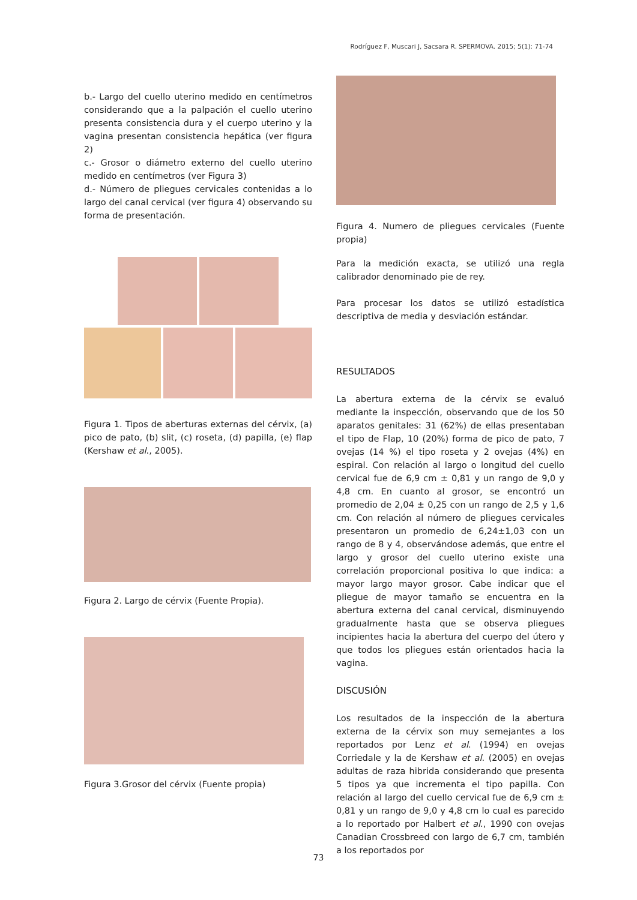Rodríguez F, Muscari J, Sacsara R. SPERMOVA. 2015; 5(1): 71-74
b.- Largo del cuello uterino medido en centímetros considerando que a la palpación el cuello uterino presenta consistencia dura y el cuerpo uterino y la vagina presentan consistencia hepática (ver figura 2)
c.- Grosor o diámetro externo del cuello uterino medido en centímetros (ver Figura 3)
d.- Número de pliegues cervicales contenidas a lo largo del canal cervical (ver figura 4) observando su forma de presentación.
Figura 1. Tipos de aberturas externas del cérvix, (a) pico de pato, (b) slit, (c) roseta, (d) papilla, (e) flap (Kershaw et al., 2005).
Figura 2. Largo de cérvix (Fuente Propia).
Figura 3.Grosor del cérvix (Fuente propia)
Figura 4. Numero de pliegues cervicales (Fuente propia)
Para la medición exacta, se utilizó una regla calibrador denominado pie de rey.
Para procesar los datos se utilizó estadística descriptiva de media y desviación estándar.
RESULTADOS
La abertura externa de la cérvix se evaluó mediante la inspección, observando que de los 50 aparatos genitales: 31 (62%) de ellas presentaban el tipo de Flap, 10 (20%) forma de pico de pato, 7 ovejas (14 %) el tipo roseta y 2 ovejas (4%) en espiral. Con relación al largo o longitud del cuello cervical fue de 6,9 cm ± 0,81 y un rango de 9,0 y 4,8 cm. En cuanto al grosor, se encontró un promedio de 2,04 ± 0,25 con un rango de 2,5 y 1,6 cm. Con relación al número de pliegues cervicales presentaron un promedio de 6,24±1,03 con un rango de 8 y 4, observándose además, que entre el largo y grosor del cuello uterino existe una correlación proporcional positiva lo que indica: a mayor largo mayor grosor. Cabe indicar que el pliegue de mayor tamaño se encuentra en la abertura externa del canal cervical, disminuyendo gradualmente hasta que se observa pliegues incipientes hacia la abertura del cuerpo del útero y que todos los pliegues están orientados hacia la vagina.
DISCUSIÓN
Los resultados de la inspección de la abertura externa de la cérvix son muy semejantes a los reportados por Lenz et al. (1994) en ovejas Corriedale y la de Kershaw et al. (2005) en ovejas adultas de raza hibrida considerando que presenta 5 tipos ya que incrementa el tipo papilla. Con relación al largo del cuello cervical fue de 6,9 cm ± 0,81 y un rango de 9,0 y 4,8 cm lo cual es parecido a lo reportado por Halbert et al., 1990 con ovejas Canadian Crossbreed con largo de 6,7 cm, también a los reportados por
73